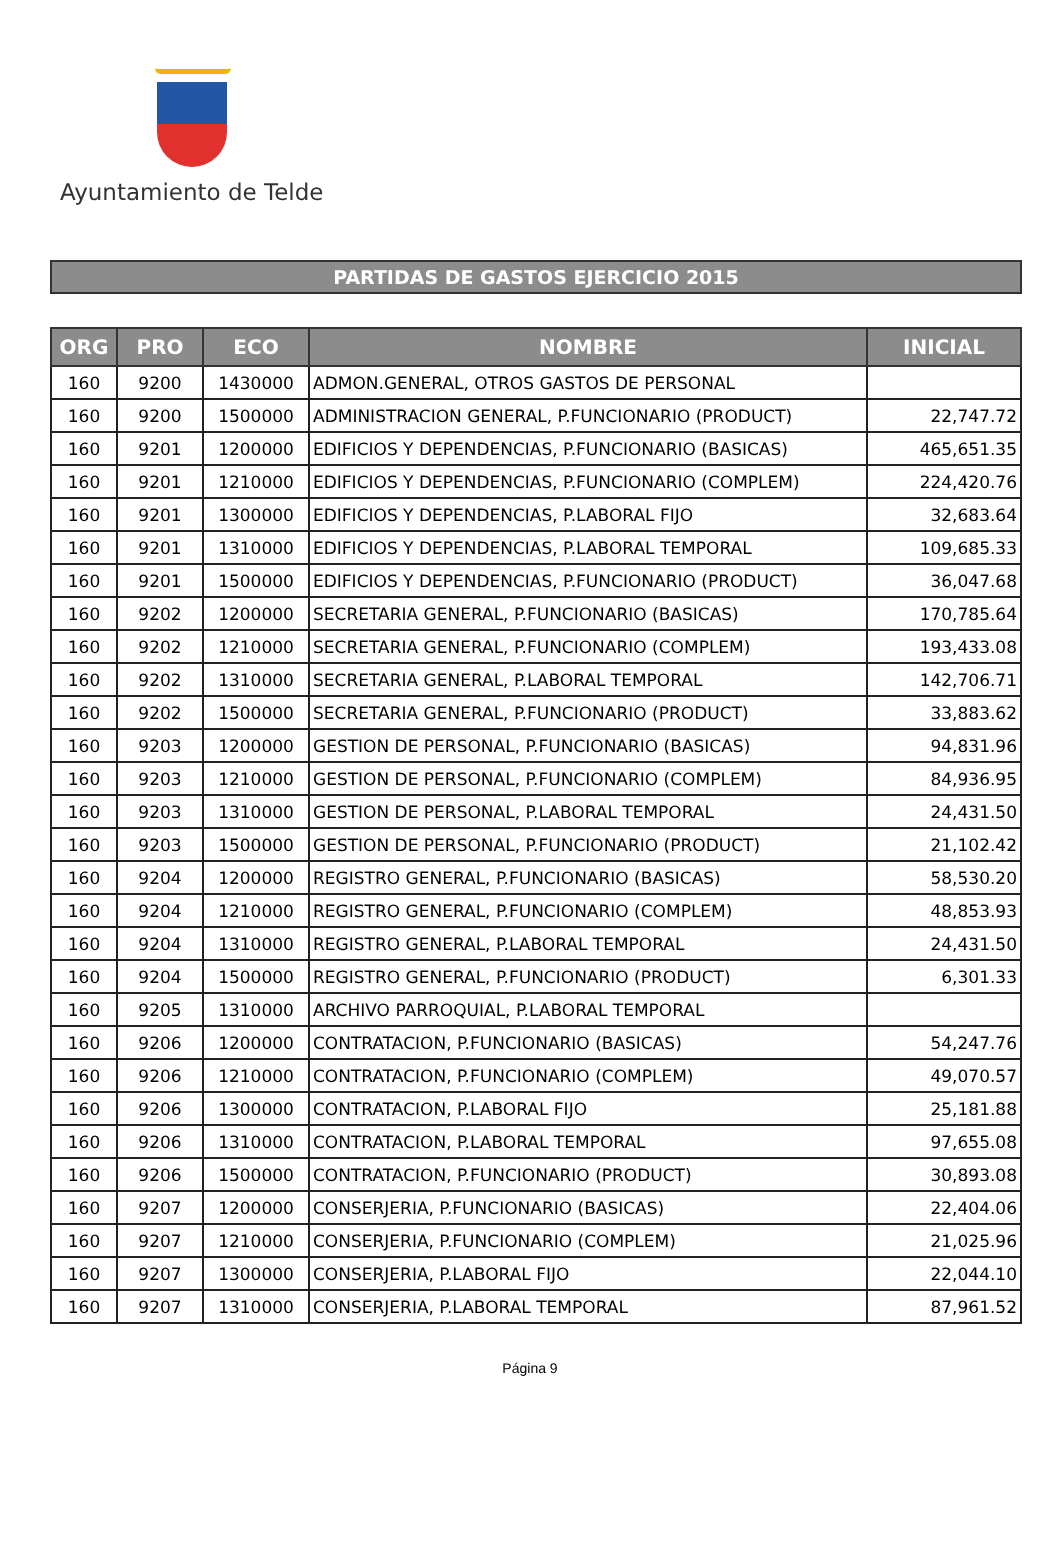Ayuntamiento de Telde
PARTIDAS DE GASTOS EJERCICIO 2015
| ORG | PRO | ECO | NOMBRE | INICIAL |
| --- | --- | --- | --- | --- |
| 160 | 9200 | 1430000 | ADMON.GENERAL, OTROS GASTOS DE PERSONAL | |
| 160 | 9200 | 1500000 | ADMINISTRACION GENERAL, P.FUNCIONARIO (PRODUCT) | 22,747.72 |
| 160 | 9201 | 1200000 | EDIFICIOS Y DEPENDENCIAS, P.FUNCIONARIO (BASICAS) | 465,651.35 |
| 160 | 9201 | 1210000 | EDIFICIOS Y DEPENDENCIAS, P.FUNCIONARIO (COMPLEM) | 224,420.76 |
| 160 | 9201 | 1300000 | EDIFICIOS Y DEPENDENCIAS, P.LABORAL FIJO | 32,683.64 |
| 160 | 9201 | 1310000 | EDIFICIOS Y DEPENDENCIAS, P.LABORAL TEMPORAL | 109,685.33 |
| 160 | 9201 | 1500000 | EDIFICIOS Y DEPENDENCIAS, P.FUNCIONARIO (PRODUCT) | 36,047.68 |
| 160 | 9202 | 1200000 | SECRETARIA GENERAL, P.FUNCIONARIO (BASICAS) | 170,785.64 |
| 160 | 9202 | 1210000 | SECRETARIA GENERAL, P.FUNCIONARIO (COMPLEM) | 193,433.08 |
| 160 | 9202 | 1310000 | SECRETARIA GENERAL, P.LABORAL TEMPORAL | 142,706.71 |
| 160 | 9202 | 1500000 | SECRETARIA GENERAL, P.FUNCIONARIO (PRODUCT) | 33,883.62 |
| 160 | 9203 | 1200000 | GESTION DE PERSONAL, P.FUNCIONARIO (BASICAS) | 94,831.96 |
| 160 | 9203 | 1210000 | GESTION DE PERSONAL, P.FUNCIONARIO (COMPLEM) | 84,936.95 |
| 160 | 9203 | 1310000 | GESTION DE PERSONAL, P.LABORAL TEMPORAL | 24,431.50 |
| 160 | 9203 | 1500000 | GESTION DE PERSONAL, P.FUNCIONARIO (PRODUCT) | 21,102.42 |
| 160 | 9204 | 1200000 | REGISTRO GENERAL, P.FUNCIONARIO (BASICAS) | 58,530.20 |
| 160 | 9204 | 1210000 | REGISTRO GENERAL, P.FUNCIONARIO (COMPLEM) | 48,853.93 |
| 160 | 9204 | 1310000 | REGISTRO GENERAL, P.LABORAL TEMPORAL | 24,431.50 |
| 160 | 9204 | 1500000 | REGISTRO GENERAL, P.FUNCIONARIO (PRODUCT) | 6,301.33 |
| 160 | 9205 | 1310000 | ARCHIVO PARROQUIAL, P.LABORAL TEMPORAL | |
| 160 | 9206 | 1200000 | CONTRATACION, P.FUNCIONARIO (BASICAS) | 54,247.76 |
| 160 | 9206 | 1210000 | CONTRATACION, P.FUNCIONARIO (COMPLEM) | 49,070.57 |
| 160 | 9206 | 1300000 | CONTRATACION, P.LABORAL FIJO | 25,181.88 |
| 160 | 9206 | 1310000 | CONTRATACION, P.LABORAL TEMPORAL | 97,655.08 |
| 160 | 9206 | 1500000 | CONTRATACION, P.FUNCIONARIO (PRODUCT) | 30,893.08 |
| 160 | 9207 | 1200000 | CONSERJERIA, P.FUNCIONARIO (BASICAS) | 22,404.06 |
| 160 | 9207 | 1210000 | CONSERJERIA, P.FUNCIONARIO (COMPLEM) | 21,025.96 |
| 160 | 9207 | 1300000 | CONSERJERIA, P.LABORAL FIJO | 22,044.10 |
| 160 | 9207 | 1310000 | CONSERJERIA, P.LABORAL TEMPORAL | 87,961.52 |
Página 9